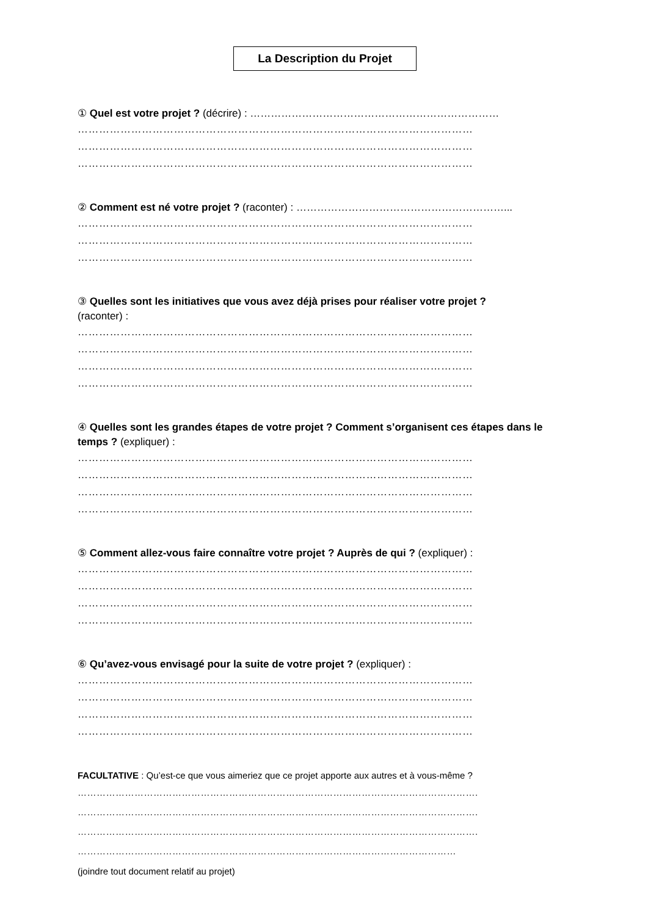La Description du Projet
① Quel est votre projet ? (décrire) : ………………………………………………………………
…………………………………………………………………………………………………
…………………………………………………………………………………………………
…………………………………………………………………………………………………
② Comment est né votre projet ? (raconter) : ……………………………………………………...
…………………………………………………………………………………………………
…………………………………………………………………………………………………
…………………………………………………………………………………………………
③ Quelles sont les initiatives que vous avez déjà prises pour réaliser votre projet ?
(raconter) :
…………………………………………………………………………………………………
…………………………………………………………………………………………………
…………………………………………………………………………………………………
…………………………………………………………………………………………………
④ Quelles sont les grandes étapes de votre projet ? Comment s’organisent ces étapes dans le temps ? (expliquer) :
…………………………………………………………………………………………………
…………………………………………………………………………………………………
…………………………………………………………………………………………………
…………………………………………………………………………………………………
⑤ Comment allez-vous faire connaître votre projet ? Auprès de qui ? (expliquer) :
…………………………………………………………………………………………………
…………………………………………………………………………………………………
…………………………………………………………………………………………………
…………………………………………………………………………………………………
⑥ Qu’avez-vous envisagé pour la suite de votre projet ? (expliquer) :
…………………………………………………………………………………………………
…………………………………………………………………………………………………
…………………………………………………………………………………………………
…………………………………………………………………………………………………
FACULTATIVE : Qu’est-ce que vous aimeriez que ce projet apporte aux autres et à vous-même ?
……………………………………………………………………………………………………………….
……………………………………………………………………………………………………………….
……………………………………………………………………………………………………………….
…………………………………………………………………………………………………………
(joindre tout document relatif au projet)